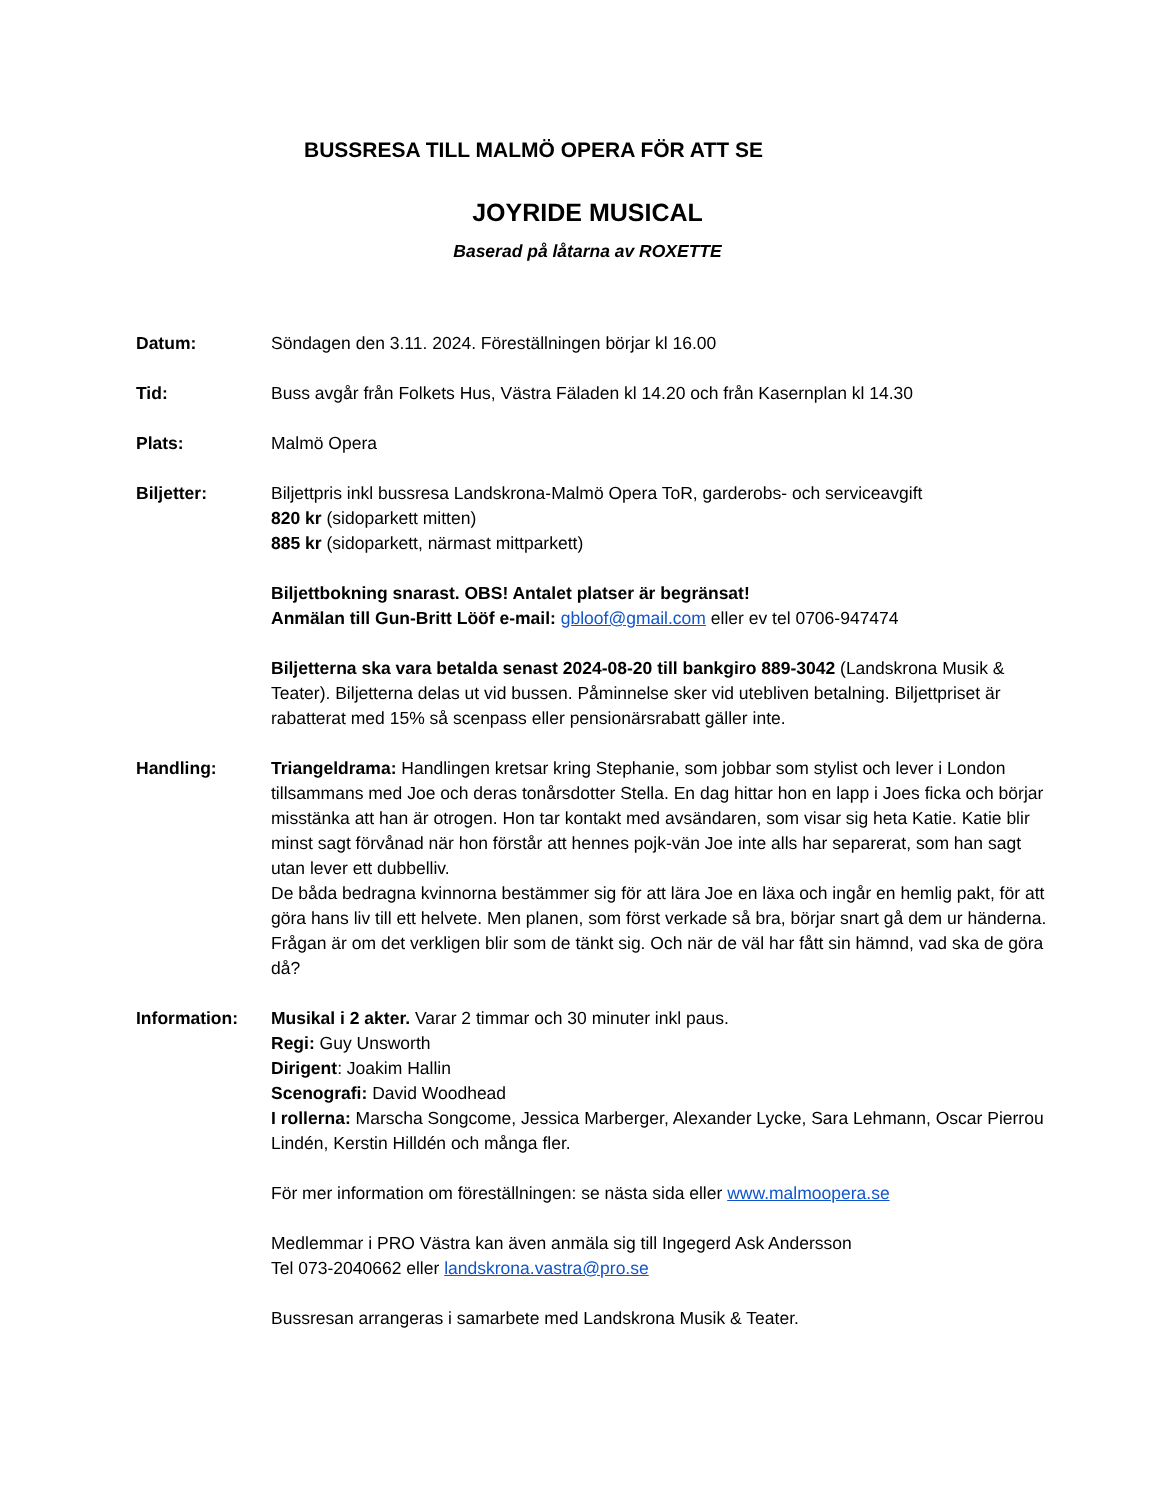BUSSRESA TILL MALMÖ OPERA FÖR ATT SE
JOYRIDE MUSICAL
Baserad på låtarna av ROXETTE
Datum: Söndagen den 3.11. 2024. Föreställningen börjar kl 16.00
Tid: Buss avgår från Folkets Hus, Västra Fäladen kl 14.20 och från Kasernplan kl 14.30
Plats: Malmö Opera
Biljetter: Biljettpris inkl bussresa Landskrona-Malmö Opera ToR, garderobs- och serviceavgift
820 kr (sidoparkett mitten)
885 kr (sidoparkett, närmast mittparkett)
Biljettbokning snarast. OBS! Antalet platser är begränsat!
Anmälan till Gun-Britt Lööf e-mail: gbloof@gmail.com eller ev tel 0706-947474
Biljetterna ska vara betalda senast 2024-08-20 till bankgiro 889-3042 (Landskrona Musik & Teater). Biljetterna delas ut vid bussen. Påminnelse sker vid utebliven betalning. Biljettpriset är rabatterat med 15% så scenpass eller pensionärsrabatt gäller inte.
Handling: Triangeldrama: Handlingen kretsar kring Stephanie, som jobbar som stylist och lever i London tillsammans med Joe och deras tonårsdotter Stella. En dag hittar hon en lapp i Joes ficka och börjar misstänka att han är otrogen. Hon tar kontakt med avsändaren, som visar sig heta Katie. Katie blir minst sagt förvånad när hon förstår att hennes pojk-vän Joe inte alls har separerat, som han sagt utan lever ett dubbelliv.
De båda bedragna kvinnorna bestämmer sig för att lära Joe en läxa och ingår en hemlig pakt, för att göra hans liv till ett helvete. Men planen, som först verkade så bra, börjar snart gå dem ur händerna. Frågan är om det verkligen blir som de tänkt sig. Och när de väl har fått sin hämnd, vad ska de göra då?
Information: Musikal i 2 akter. Varar 2 timmar och 30 minuter inkl paus.
Regi: Guy Unsworth
Dirigent: Joakim Hallin
Scenografi: David Woodhead
I rollerna: Marscha Songcome, Jessica Marberger, Alexander Lycke, Sara Lehmann, Oscar Pierrou Lindén, Kerstin Hilldén och många fler.
För mer information om föreställningen: se nästa sida eller www.malmoopera.se
Medlemmar i PRO Västra kan även anmäla sig till Ingegerd Ask Andersson
Tel 073-2040662 eller landskrona.vastra@pro.se
Bussresan arrangeras i samarbete med Landskrona Musik & Teater.